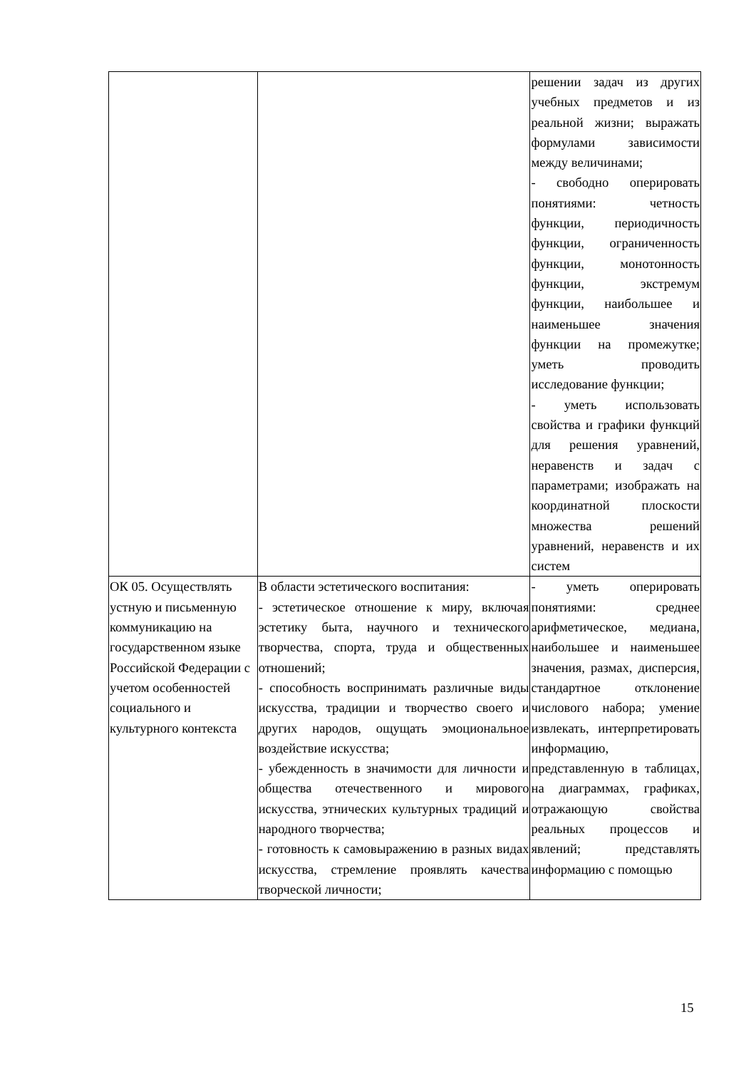| | | решении задач из других учебных предметов и из реальной жизни; выражать формулами зависимости между величинами; - свободно оперировать понятиями: четность функции, периодичность функции, ограниченность функции, монотонность функции, экстремум функции, наибольшее и наименьшее значения функции на промежутке; уметь проводить исследование функции; - уметь использовать свойства и графики функций для решения уравнений, неравенств и задач с параметрами; изображать на координатной плоскости множества решений уравнений, неравенств и их систем |
| ОК 05. Осуществлять устную и письменную коммуникацию на государственном языке Российской Федерации с учетом особенностей социального и культурного контекста | В области эстетического воспитания: - эстетическое отношение к миру, включая эстетику быта, научного и технического творчества, спорта, труда и общественных отношений; - способность воспринимать различные виды искусства, традиции и творчество своего и других народов, ощущать эмоциональное воздействие искусства; - убежденность в значимости для личности и общества отечественного и мирового искусства, этнических культурных традиций и народного творчества; - готовность к самовыражению в разных видах искусства, стремление проявлять качества творческой личности; | - уметь оперировать понятиями: среднее арифметическое, медиана, наибольшее и наименьшее значения, размах, дисперсия, стандартное отклонение числового набора; умение извлекать, интерпретировать информацию, представленную в таблицах, на диаграммах, графиках, отражающую свойства реальных процессов и явлений; представлять информацию с помощью |
15